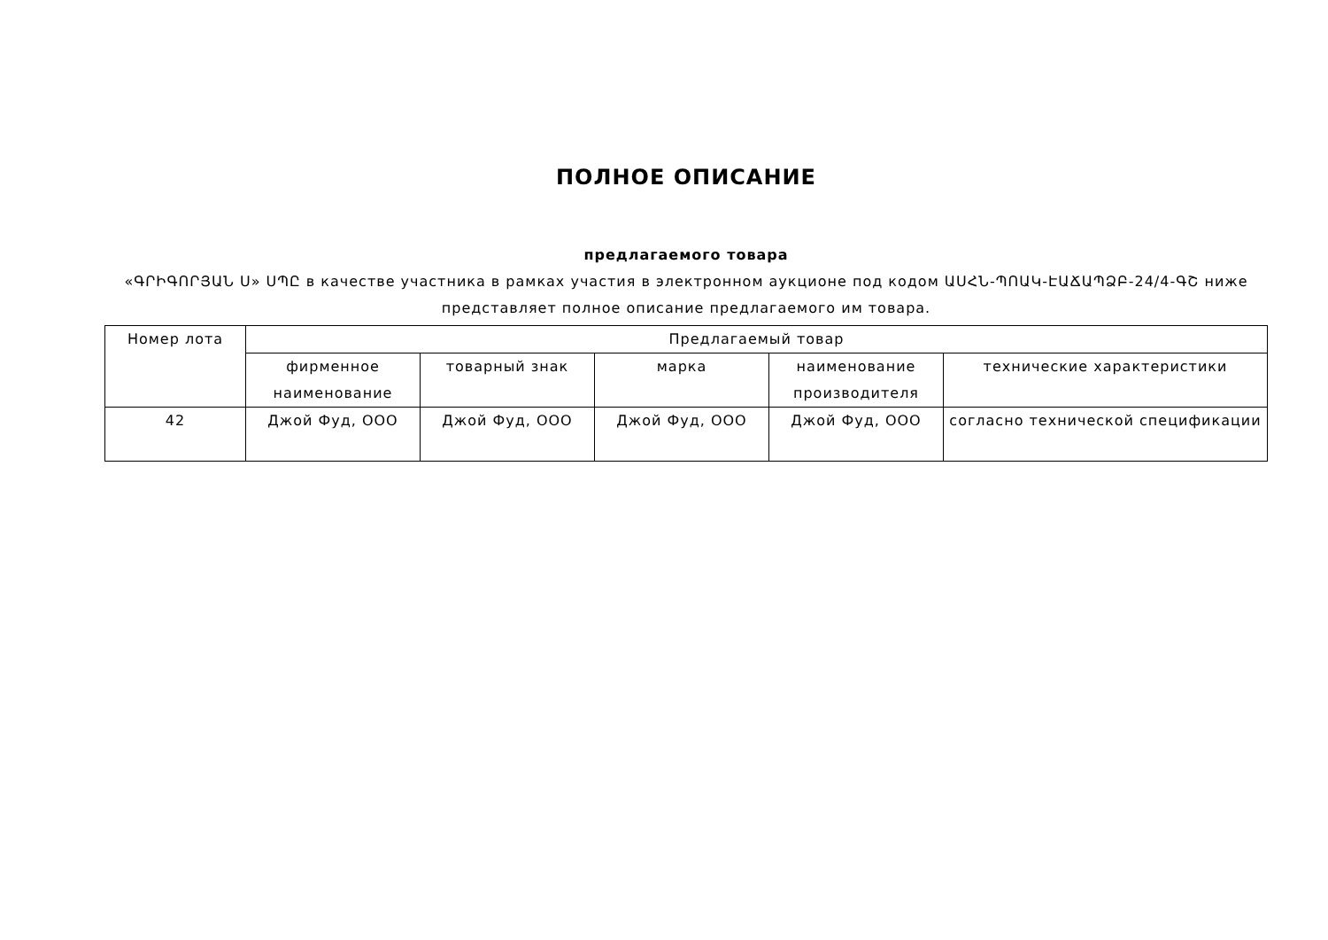ПОЛНОЕ ОПИСАНИЕ
предлагаемого товара
«ԳՐԻԳՈՐՅԱՆ Ս» ՍՊԸ в качестве участника в рамках участия в электронном аукционе под кодом ԱՍՀՆ-ՊՈԱԿ-ԷԱՃԱՊՁԲ-24/4-ԳՇ ниже представляет полное описание предлагаемого им товара.
| Номер лота | Предлагаемый товар | | | | |
| --- | --- | --- | --- | --- | --- |
| | фирменное наименование | товарный знак | марка | наименование производителя | технические характеристики |
| 42 | Джой Фуд, ООО | Джой Фуд, ООО | Джой Фуд, ООО | Джой Фуд, ООО | согласно технической спецификации |